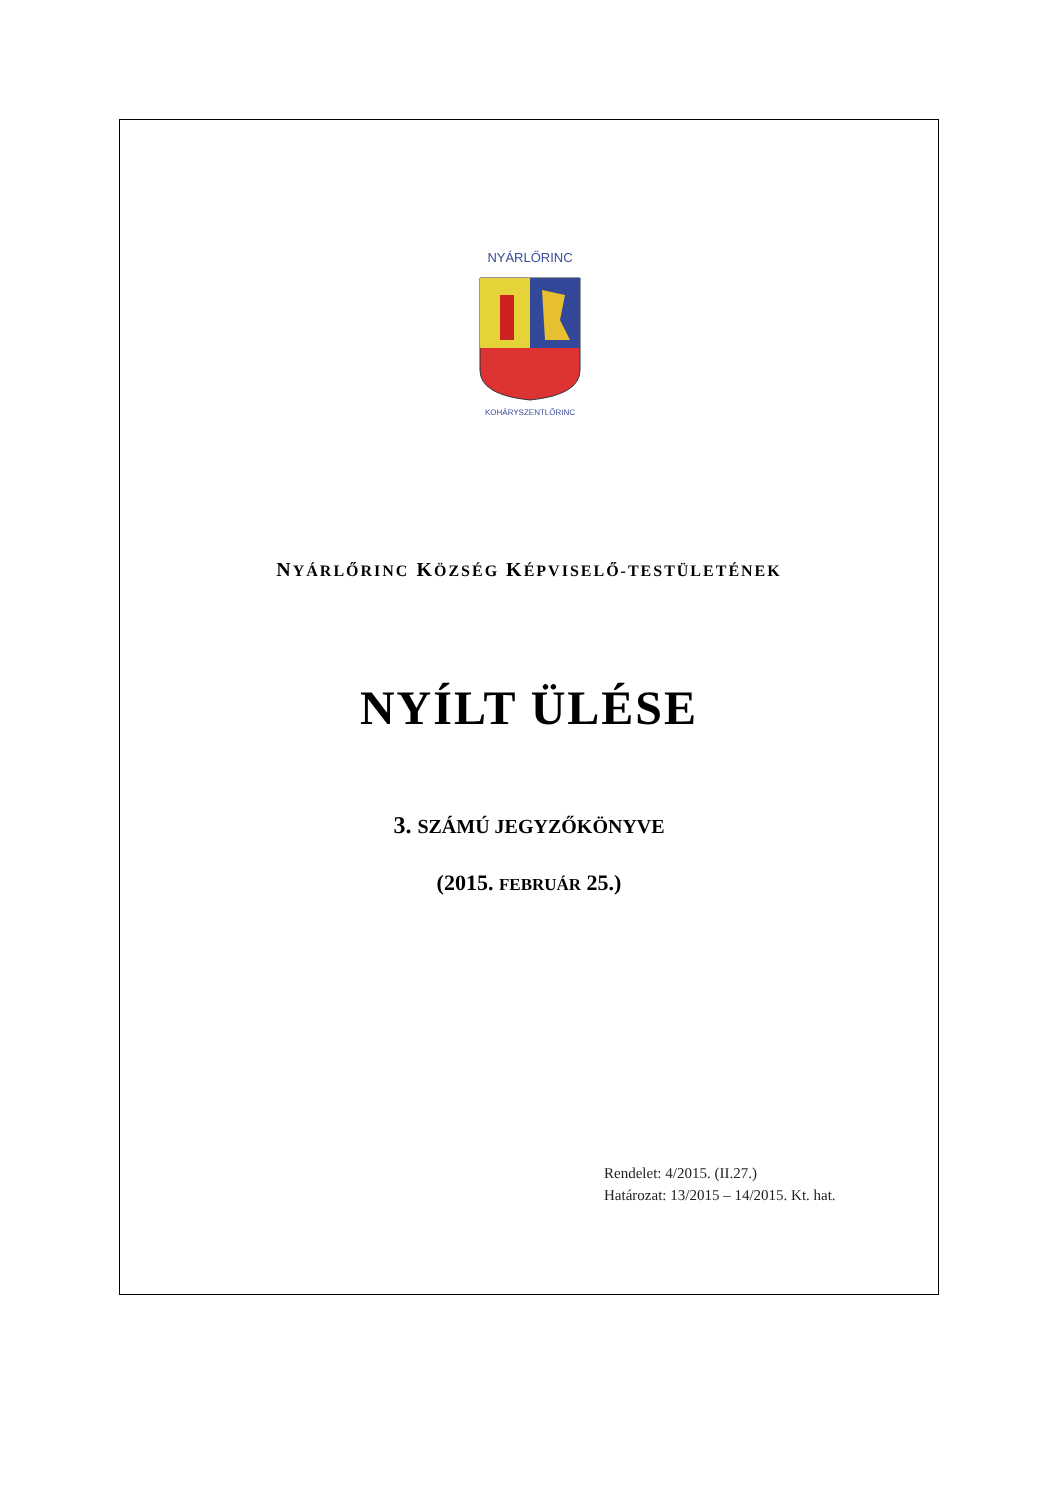NYÁRLŐRINC
KOHÁRYSZENTLŐRINC
NYÁRLŐRINC KÖZSÉG KÉPVISELŐ-TESTÜLETÉNEK
NYÍLT ÜLÉSE
3. SZÁMÚ JEGYZŐKÖNYVE
(2015. FEBRUÁR 25.)
Rendelet: 4/2015. (II.27.)
Határozat: 13/2015 – 14/2015. Kt. hat.